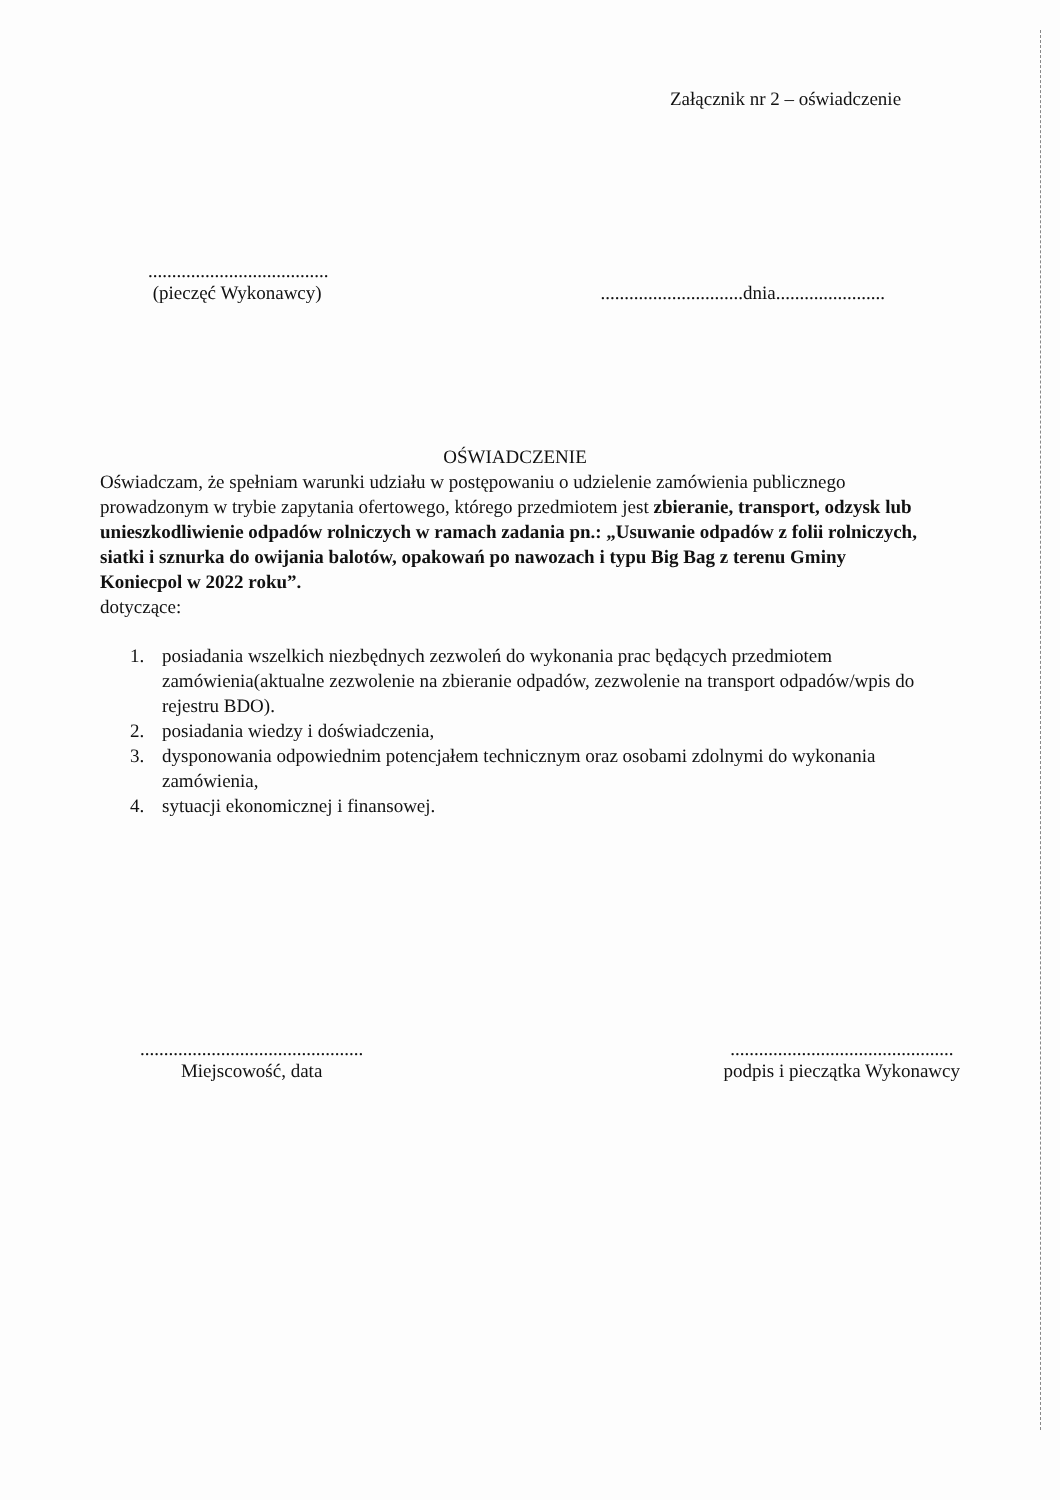Załącznik nr 2 – oświadczenie
......................................
(pieczęć Wykonawcy)
..............................dnia.......................
OŚWIADCZENIE
Oświadczam, że spełniam warunki udziału w postępowaniu o udzielenie zamówienia publicznego prowadzonym w trybie zapytania ofertowego, którego przedmiotem jest zbieranie, transport, odzysk lub unieszkodliwienie odpadów rolniczych w ramach zadania pn.: „Usuwanie odpadów z folii rolniczych, siatki i sznurka do owijania balotów, opakowań po nawozach i typu Big Bag z terenu Gminy Koniecpol w 2022 roku”.
dotyczące:
1. posiadania wszelkich niezbędnych zezwoleń do wykonania prac będących przedmiotem zamówienia(aktualne zezwolenie na zbieranie odpadów, zezwolenie na transport odpadów/wpis do rejestru BDO).
2. posiadania wiedzy i doświadczenia,
3. dysponowania odpowiednim potencjałem technicznym oraz osobami zdolnymi do wykonania zamówienia,
4. sytuacji ekonomicznej i finansowej.
...............................................
Miejscowość, data
...............................................
podpis i pieczątka Wykonawcy